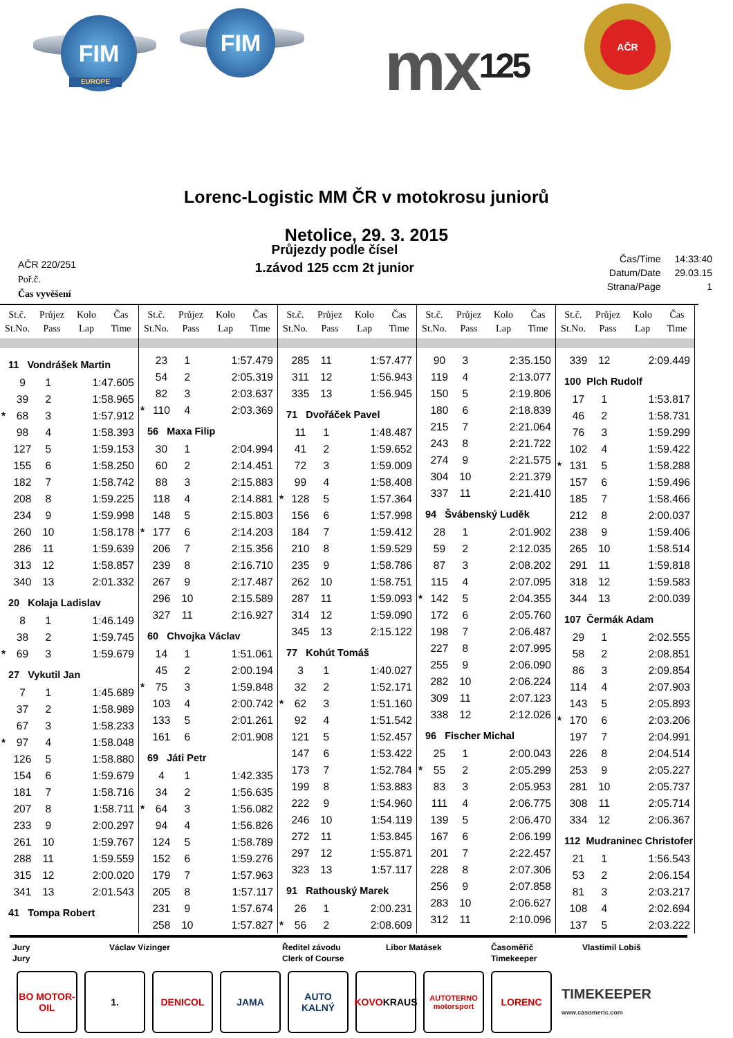FIM
EUROPE
FIM mx 125
AČR
Lorenc-Logistic MM ČR v motokrosu juniorů
Netolice, 29. 3. 2015
AČR 220/251
Poř.č.
Čas vyvěšení
Průjezdy podle čísel
1.závod 125 ccm 2t junior
| Čas/Time | 14:33:40 |
| Datum/Date | 29.03.15 |
| Strana/Page | 1 |
St.č.
St.No.
Průjez
Pass
Kolo
Lap
Čas
Time
| 11 Vondrášek Martin | | | |
| | 9 | 1 | 1:47.605 |
| | 39 | 2 | 1:58.965 |
| * | 68 | 3 | 1:57.912 |
| | 98 | 4 | 1:58.393 |
| | 127 | 5 | 1:59.153 |
| | 155 | 6 | 1:58.250 |
| | 182 | 7 | 1:58.742 |
| | 208 | 8 | 1:59.225 |
| | 234 | 9 | 1:59.998 |
| | 260 | 10 | 1:58.178 |
| | 286 | 11 | 1:59.639 |
| | 313 | 12 | 1:58.857 |
| | 340 | 13 | 2:01.332 |
| 20 Kolaja Ladislav | | | |
| | 8 | 1 | 1:46.149 |
| | 38 | 2 | 1:59.745 |
| * | 69 | 3 | 1:59.679 |
| 27 Vykutil Jan | | | |
| | 7 | 1 | 1:45.689 |
| | 37 | 2 | 1:58.989 |
| | 67 | 3 | 1:58.233 |
| * | 97 | 4 | 1:58.048 |
| | 126 | 5 | 1:58.880 |
| | 154 | 6 | 1:59.679 |
| | 181 | 7 | 1:58.716 |
| | 207 | 8 | 1:58.711 |
| | 233 | 9 | 2:00.297 |
| | 261 | 10 | 1:59.767 |
| | 288 | 11 | 1:59.559 |
| | 315 | 12 | 2:00.020 |
| | 341 | 13 | 2:01.543 |
| 41 Tompa Robert | | | |
St.č.
St.No.
Průjez
Pass
Kolo
Lap
Čas
Time
| | 23 | 1 | 1:57.479 |
| | 54 | 2 | 2:05.319 |
| | 82 | 3 | 2:03.637 |
| * | 110 | 4 | 2:03.369 |
| 56 Maxa Filip | | | |
| | 30 | 1 | 2:04.994 |
| | 60 | 2 | 2:14.451 |
| | 88 | 3 | 2:15.883 |
| | 118 | 4 | 2:14.881 |
| | 148 | 5 | 2:15.803 |
| * | 177 | 6 | 2:14.203 |
| | 206 | 7 | 2:15.356 |
| | 239 | 8 | 2:16.710 |
| | 267 | 9 | 2:17.487 |
| | 296 | 10 | 2:15.589 |
| | 327 | 11 | 2:16.927 |
| 60 Chvojka Václav | | | |
| | 14 | 1 | 1:51.061 |
| | 45 | 2 | 2:00.194 |
| * | 75 | 3 | 1:59.848 |
| | 103 | 4 | 2:00.742 |
| | 133 | 5 | 2:01.261 |
| | 161 | 6 | 2:01.908 |
| 69 Játi Petr | | | |
| | 4 | 1 | 1:42.335 |
| | 34 | 2 | 1:56.635 |
| * | 64 | 3 | 1:56.082 |
| | 94 | 4 | 1:56.826 |
| | 124 | 5 | 1:58.789 |
| | 152 | 6 | 1:59.276 |
| | 179 | 7 | 1:57.963 |
| | 205 | 8 | 1:57.117 |
| | 231 | 9 | 1:57.674 |
| | 258 | 10 | 1:57.827 |
St.č.
St.No.
Průjez
Pass
Kolo
Lap
Čas
Time
| | 285 | 11 | 1:57.477 |
| | 311 | 12 | 1:56.943 |
| | 335 | 13 | 1:56.945 |
| 71 Dvořáček Pavel | | | |
| | 11 | 1 | 1:48.487 |
| | 41 | 2 | 1:59.652 |
| | 72 | 3 | 1:59.009 |
| | 99 | 4 | 1:58.408 |
| * | 128 | 5 | 1:57.364 |
| | 156 | 6 | 1:57.998 |
| | 184 | 7 | 1:59.412 |
| | 210 | 8 | 1:59.529 |
| | 235 | 9 | 1:58.786 |
| | 262 | 10 | 1:58.751 |
| | 287 | 11 | 1:59.093 |
| | 314 | 12 | 1:59.090 |
| | 345 | 13 | 2:15.122 |
| 77 Kohút Tomáš | | | |
| | 3 | 1 | 1:40.027 |
| | 32 | 2 | 1:52.171 |
| * | 62 | 3 | 1:51.160 |
| | 92 | 4 | 1:51.542 |
| | 121 | 5 | 1:52.457 |
| | 147 | 6 | 1:53.422 |
| | 173 | 7 | 1:52.784 |
| | 199 | 8 | 1:53.883 |
| | 222 | 9 | 1:54.960 |
| | 246 | 10 | 1:54.119 |
| | 272 | 11 | 1:53.845 |
| | 297 | 12 | 1:55.871 |
| | 323 | 13 | 1:57.117 |
| 91 Rathouský Marek | | | |
| | 26 | 1 | 2:00.231 |
| * | 56 | 2 | 2:08.609 |
St.č.
St.No.
Průjez
Pass
Kolo
Lap
Čas
Time
| | 90 | 3 | 2:35.150 |
| | 119 | 4 | 2:13.077 |
| | 150 | 5 | 2:19.806 |
| | 180 | 6 | 2:18.839 |
| | 215 | 7 | 2:21.064 |
| | 243 | 8 | 2:21.722 |
| | 274 | 9 | 2:21.575 |
| | 304 | 10 | 2:21.379 |
| | 337 | 11 | 2:21.410 |
| 94 Švábenský Luděk | | | |
| | 28 | 1 | 2:01.902 |
| | 59 | 2 | 2:12.035 |
| | 87 | 3 | 2:08.202 |
| | 115 | 4 | 2:07.095 |
| * | 142 | 5 | 2:04.355 |
| | 172 | 6 | 2:05.760 |
| | 198 | 7 | 2:06.487 |
| | 227 | 8 | 2:07.995 |
| | 255 | 9 | 2:06.090 |
| | 282 | 10 | 2:06.224 |
| | 309 | 11 | 2:07.123 |
| | 338 | 12 | 2:12.026 |
| 96 Fischer Michal | | | |
| | 25 | 1 | 2:00.043 |
| * | 55 | 2 | 2:05.299 |
| | 83 | 3 | 2:05.953 |
| | 111 | 4 | 2:06.775 |
| | 139 | 5 | 2:06.470 |
| | 167 | 6 | 2:06.199 |
| | 201 | 7 | 2:22.457 |
| | 228 | 8 | 2:07.306 |
| | 256 | 9 | 2:07.858 |
| | 283 | 10 | 2:06.627 |
| | 312 | 11 | 2:10.096 |
St.č.
St.No.
Průjez
Pass
Kolo
Lap
Čas
Time
| | 339 | 12 | 2:09.449 |
| 100 Plch Rudolf | | | |
| | 17 | 1 | 1:53.817 |
| | 46 | 2 | 1:58.731 |
| | 76 | 3 | 1:59.299 |
| | 102 | 4 | 1:59.422 |
| * | 131 | 5 | 1:58.288 |
| | 157 | 6 | 1:59.496 |
| | 185 | 7 | 1:58.466 |
| | 212 | 8 | 2:00.037 |
| | 238 | 9 | 1:59.406 |
| | 265 | 10 | 1:58.514 |
| | 291 | 11 | 1:59.818 |
| | 318 | 12 | 1:59.583 |
| | 344 | 13 | 2:00.039 |
| 107 Čermák Adam | | | |
| | 29 | 1 | 2:02.555 |
| | 58 | 2 | 2:08.851 |
| | 86 | 3 | 2:09.854 |
| | 114 | 4 | 2:07.903 |
| | 143 | 5 | 2:05.893 |
| * | 170 | 6 | 2:03.206 |
| | 197 | 7 | 2:04.991 |
| | 226 | 8 | 2:04.514 |
| | 253 | 9 | 2:05.227 |
| | 281 | 10 | 2:05.737 |
| | 308 | 11 | 2:05.714 |
| | 334 | 12 | 2:06.367 |
| 112 Mudraninec Christofer | | | |
| | 21 | 1 | 1:56.543 |
| | 53 | 2 | 2:06.154 |
| | 81 | 3 | 2:03.217 |
| | 108 | 4 | 2:02.694 |
| | 137 | 5 | 2:03.222 |
Jury
Jury
Václav Vizinger Ředitel závodu
Clerk of Course
Libor Matásek Časoměřič
Timekeeper
Vlastimil Lobiš
BO MOTOR-OIL
1. DENICOL JAMA AUTO KALNÝ
KOVO
KRAUS
AUTOTERNO motorsport
LORENC
TIMEKEEPER
www.casomeric.com